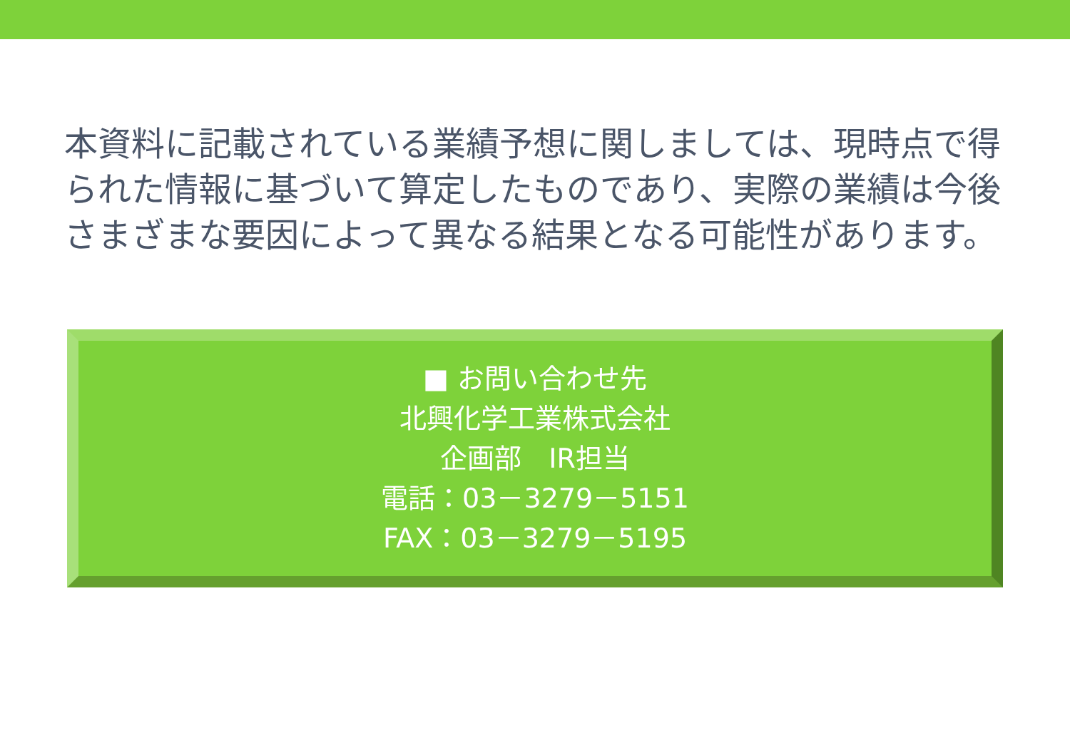本資料に記載されている業績予想に関しましては、現時点で得られた情報に基づいて算定したものであり、実際の業績は今後さまざまな要因によって異なる結果となる可能性があります。
■ お問い合わせ先
北興化学工業株式会社
企画部　IR担当
電話：03－3279－5151
FAX：03－3279－5195